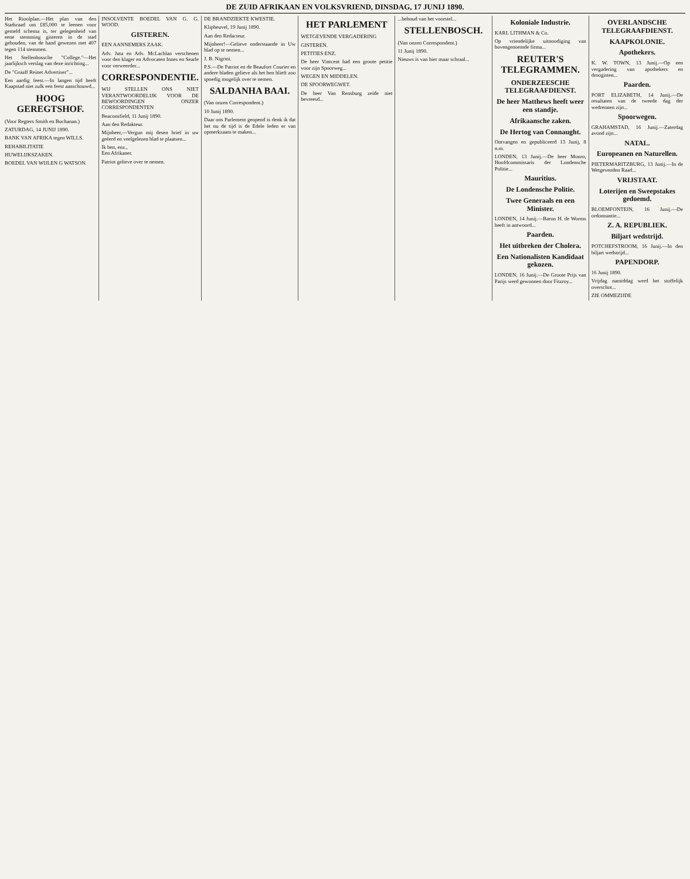DE ZUID AFRIKAAN EN VOLKSVRIEND, DINSDAG, 17 JUNIJ 1890.
Het Rioolplan.—Het plan van den Stadsraad om £85,000 te leenen voor gemeld schema is, ter gelegenheid van eene stemming gisteren in de stad gehouden, van de hand gewezen met 407 tegen 114 stemmen.
Het Stellenbossche "College."—Het jaarlijksch verslag van deze inrichting...
De "Graaff Reinet Advertiser"...
Een aardig feest.—In langen tijd heeft Kaapstad niet zulk een feest aanschouwd...
HOOG GEREGTSHOF.
(Voor Regters Smith en Buchanan.)
ZATURDAG, 14 JUNIJ 1890.
BANK VAN AFRIKA tegen WILLS.
REHABILITATIE
HUWELIJKSZAKEN.
BOEDEL VAN WIJLEN G WATSON.
INSOLVENTE BOEDEL VAN G. G. WOOD.
GISTEREN.
EEN AANNEMERS ZAAK.
Adv. Juta en Adv. McLachlan verschenen voor den klager en Advocaten Innes en Searle voor verweerder...
CORRESPONDENTIE.
WIJ STELLEN ONS NIET VERANTWOORDELIJK VOOR DE BEWOORDINGEN ONZER CORRESPONDENTEN
Beaconsfield, 11 Junij 1890.
Aan den Redakteur.
Mijnheer,—Vergun mij desen brief in uw geëerd en veelgelezen blad te plaatsen...
Ik ben, enz.,
Een Afrikaner.
Patriot gelieve over te nemen.
DE BRANDZIEKTE KWESTIE.
Klipheuvel, 19 Junij 1890.
Aan den Redacteur.
Mijnheer!—Gelieve onderstaande in Uw blad op te nemen...
J. B. Nigrini.
P.S.—De Patriot en de Beaufort Courier en andere bladen gelieve als het hen blieft zoo spoedig mogelijk over te nemen.
SALDANHA BAAI.
(Van onzen Correspondent.)
10 Junij 1890.
Daar ons Parlement geopend is denk ik dat het nu de tijd is de Edele leden er van opmerkzaam te maken...
HET PARLEMENT
WETGEVENDE VERGADERING
GISTEREN.
PETITIES ENZ.
De heer Vintcent had een groote petitie voor zijn Spoorweg...
WEGEN EN MIDDELEN.
DE SPOORWEGWET.
De heer Van Rensburg zeide niet bevreesd...
...behoud van het voorstel...
STELLENBOSCH.
(Van onzen Correspondent.)
11 Junij 1890.
Nieuws is van hier maar schraal...
Koloniale Industrie.
KARL LITHMAN & Co.
Op vriendelijke uitnoodiging van bovengenoemde firma...
REUTER'S TELEGRAMMEN.
ONDERZEESCHE TELEGRAAFDIENST.
De heer Matthews heeft weer een standje.
Afrikaansche zaken.
De Hertog van Connaught.
Ontvangen en gepubliceerd 13 Junij, 8 n.m.
LONDEN, 13 Junij.—De heer Monro, Hoofdcommissaris der Londensche Politie...
Mauritius.
De Londensche Politie.
Twee Generaals en een Minister.
LONDEN, 14 Junij.—Baron H. de Worms heeft in antwoord...
Paarden.
Het uitbreken der Cholera.
Een Nationalisten Kandidaat gekozen.
LONDEN, 16 Junij.—De Groote Prijs van Parijs werd gewonnen door Fitzroy...
OVERLANDSCHE TELEGRAAFDIENST.
KAAPKOLONIE.
Apothekers.
K. W. TOWN, 13 Junij.—Op een vergadering van apothekers en droogisten...
Paarden.
PORT ELIZABETH, 14 Junij.—De resultaten van de tweede dag der wedrennen zijn...
Spoorwegen.
GRAHAMSTAD, 16 Junij.—Zaterdag avond zijn...
NATAL.
Europeanen en Naturellen.
PIETERMARITZBURG, 13 Junij.—In de Wetgevenden Raad...
VRIJSTAAT.
Loterijen en Sweepstakes gedoemd.
BLOEMFONTEIN, 16 Junij.—De ordonnantie...
Z. A. REPUBLIEK.
Biljart wedstrijd.
POTCHEFSTROOM, 16 Junij.—In den biljart wedstrijd...
PAPENDORP.
16 Junij 1890.
Vrijdag namiddag werd het stoffelijk overschot...
ZIE OMMEZIJDE